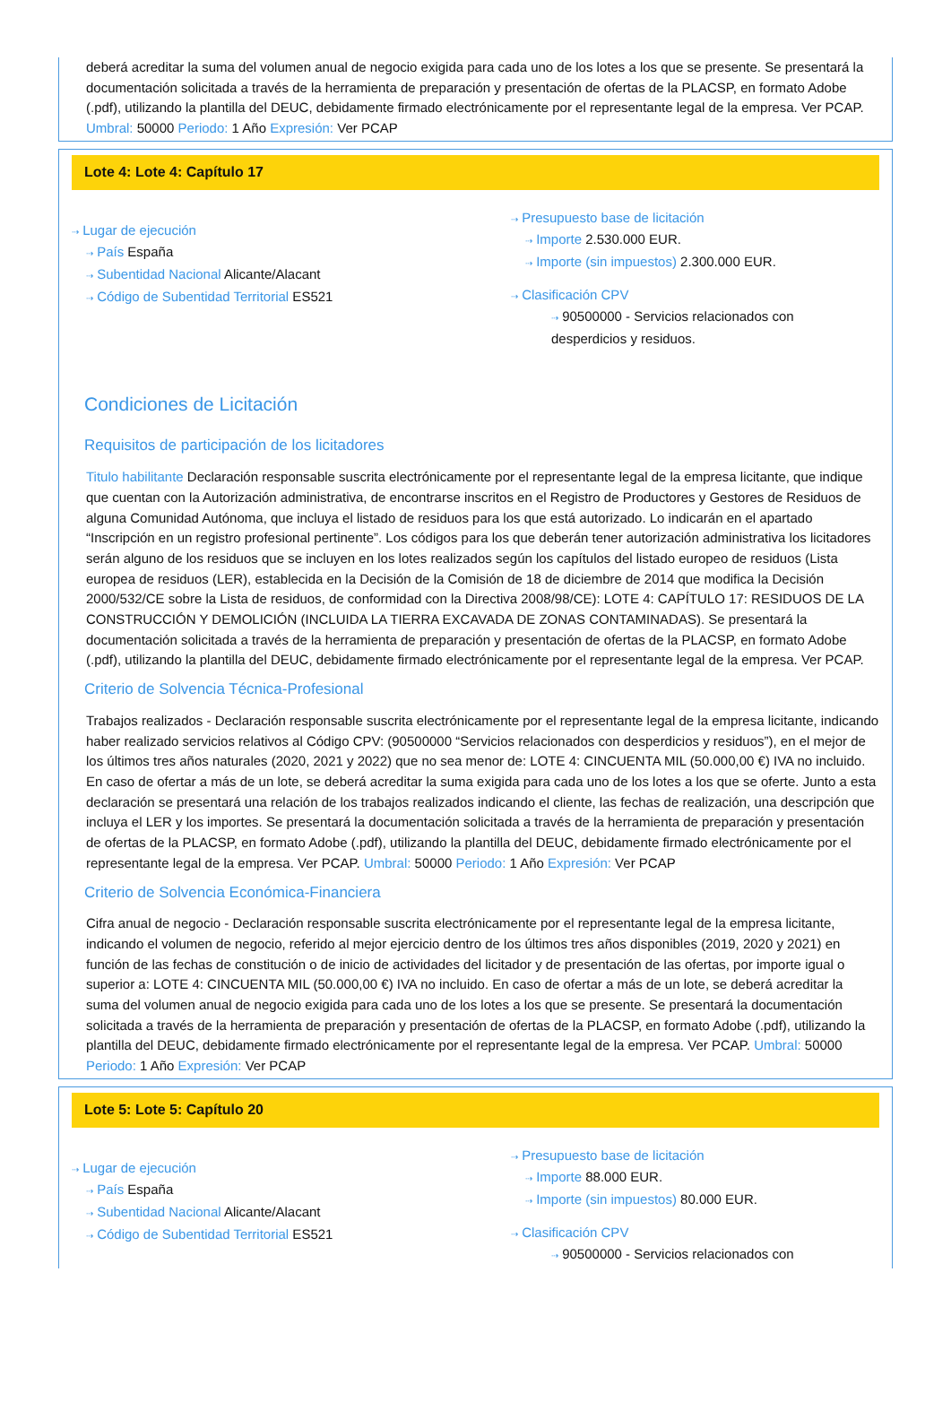deberá acreditar la suma del volumen anual de negocio exigida para cada uno de los lotes a los que se presente. Se presentará la documentación solicitada a través de la herramienta de preparación y presentación de ofertas de la PLACSP, en formato Adobe (.pdf), utilizando la plantilla del DEUC, debidamente firmado electrónicamente por el representante legal de la empresa. Ver PCAP. Umbral: 50000 Periodo: 1 Año Expresión: Ver PCAP
Lote 4: Lote 4: Capítulo 17
⇢ Lugar de ejecución
⇢ País España
⇢ Subentidad Nacional Alicante/Alacant
⇢ Código de Subentidad Territorial ES521
⇢ Presupuesto base de licitación
⇢ Importe 2.530.000 EUR.
⇢ Importe (sin impuestos) 2.300.000 EUR.
⇢ Clasificación CPV
⇢ 90500000 - Servicios relacionados con
desperdicios y residuos.
Condiciones de Licitación
Requisitos de participación de los licitadores
Titulo habilitante Declaración responsable suscrita electrónicamente por el representante legal de la empresa licitante, que indique que cuentan con la Autorización administrativa, de encontrarse inscritos en el Registro de Productores y Gestores de Residuos de alguna Comunidad Autónoma, que incluya el listado de residuos para los que está autorizado. Lo indicarán en el apartado “Inscripción en un registro profesional pertinente”. Los códigos para los que deberán tener autorización administrativa los licitadores serán alguno de los residuos que se incluyen en los lotes realizados según los capítulos del listado europeo de residuos (Lista europea de residuos (LER), establecida en la Decisión de la Comisión de 18 de diciembre de 2014 que modifica la Decisión 2000/532/CE sobre la Lista de residuos, de conformidad con la Directiva 2008/98/CE): LOTE 4: CAPÍTULO 17: RESIDUOS DE LA CONSTRUCCIÓN Y DEMOLICIÓN (INCLUIDA LA TIERRA EXCAVADA DE ZONAS CONTAMINADAS). Se presentará la documentación solicitada a través de la herramienta de preparación y presentación de ofertas de la PLACSP, en formato Adobe (.pdf), utilizando la plantilla del DEUC, debidamente firmado electrónicamente por el representante legal de la empresa. Ver PCAP.
Criterio de Solvencia Técnica-Profesional
Trabajos realizados - Declaración responsable suscrita electrónicamente por el representante legal de la empresa licitante, indicando haber realizado servicios relativos al Código CPV: (90500000 “Servicios relacionados con desperdicios y residuos”), en el mejor de los últimos tres años naturales (2020, 2021 y 2022) que no sea menor de: LOTE 4: CINCUENTA MIL (50.000,00 €) IVA no incluido. En caso de ofertar a más de un lote, se deberá acreditar la suma exigida para cada uno de los lotes a los que se oferte. Junto a esta declaración se presentará una relación de los trabajos realizados indicando el cliente, las fechas de realización, una descripción que incluya el LER y los importes. Se presentará la documentación solicitada a través de la herramienta de preparación y presentación de ofertas de la PLACSP, en formato Adobe (.pdf), utilizando la plantilla del DEUC, debidamente firmado electrónicamente por el representante legal de la empresa. Ver PCAP. Umbral: 50000 Periodo: 1 Año Expresión: Ver PCAP
Criterio de Solvencia Económica-Financiera
Cifra anual de negocio - Declaración responsable suscrita electrónicamente por el representante legal de la empresa licitante, indicando el volumen de negocio, referido al mejor ejercicio dentro de los últimos tres años disponibles (2019, 2020 y 2021) en función de las fechas de constitución o de inicio de actividades del licitador y de presentación de las ofertas, por importe igual o superior a: LOTE 4: CINCUENTA MIL (50.000,00 €) IVA no incluido. En caso de ofertar a más de un lote, se deberá acreditar la suma del volumen anual de negocio exigida para cada uno de los lotes a los que se presente. Se presentará la documentación solicitada a través de la herramienta de preparación y presentación de ofertas de la PLACSP, en formato Adobe (.pdf), utilizando la plantilla del DEUC, debidamente firmado electrónicamente por el representante legal de la empresa. Ver PCAP. Umbral: 50000 Periodo: 1 Año Expresión: Ver PCAP
Lote 5: Lote 5: Capítulo 20
⇢ Lugar de ejecución
⇢ País España
⇢ Subentidad Nacional Alicante/Alacant
⇢ Código de Subentidad Territorial ES521
⇢ Presupuesto base de licitación
⇢ Importe 88.000 EUR.
⇢ Importe (sin impuestos) 80.000 EUR.
⇢ Clasificación CPV
⇢ 90500000 - Servicios relacionados con